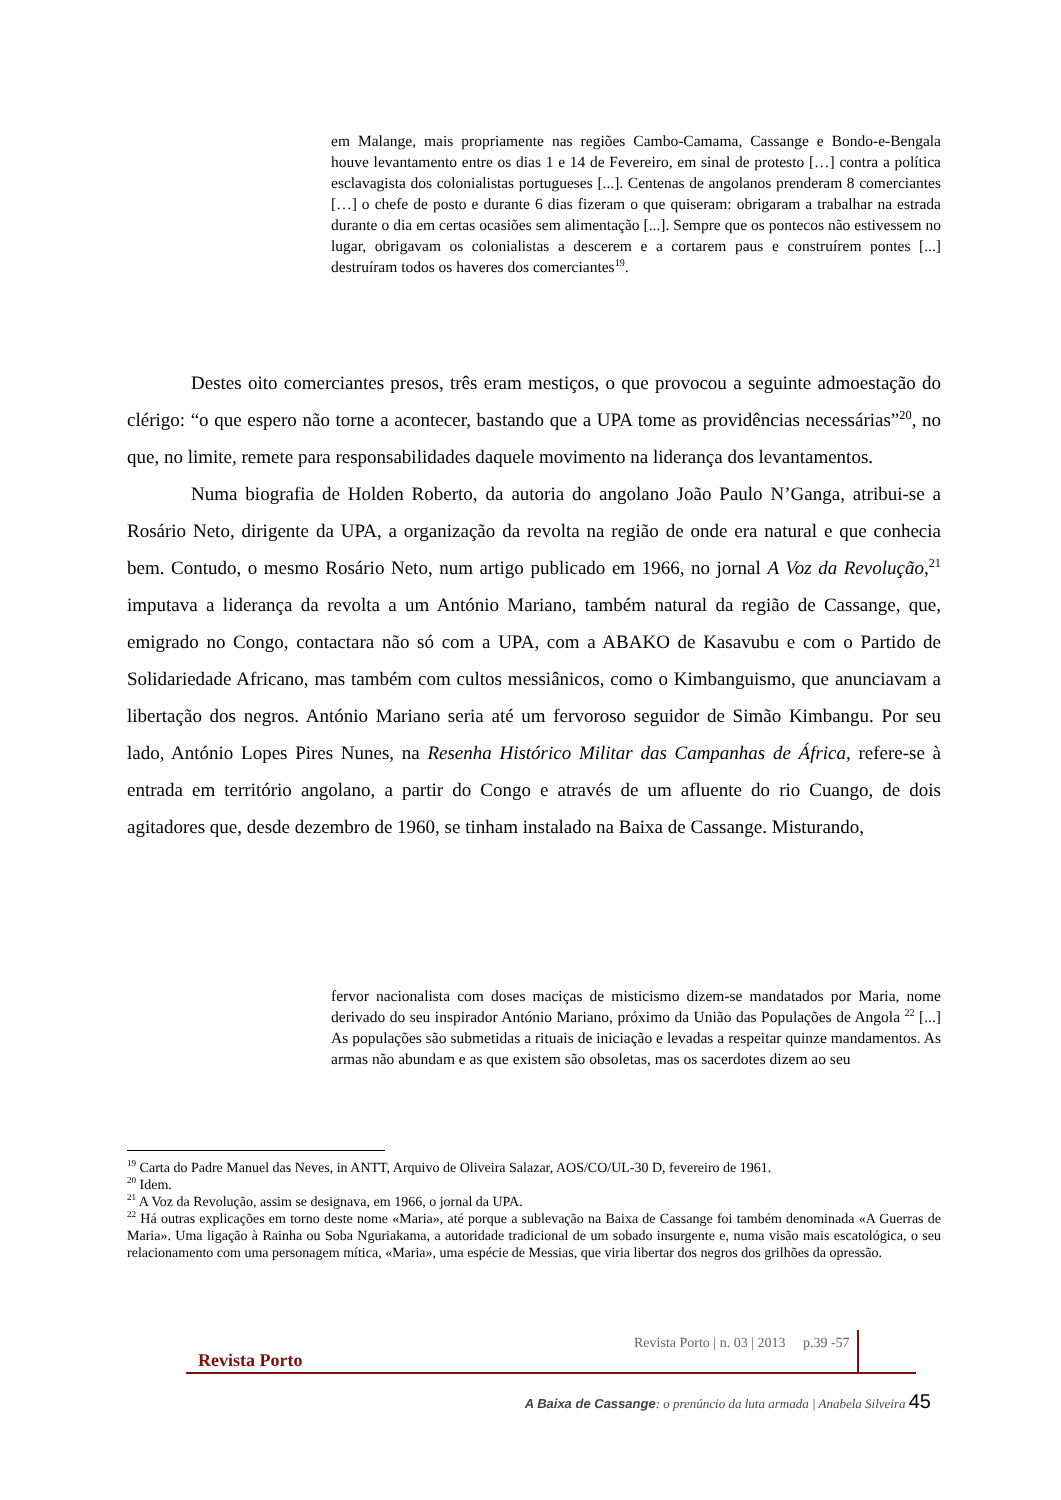em Malange, mais propriamente nas regiões Cambo-Camama, Cassange e Bondo-e-Bengala houve levantamento entre os dias 1 e 14 de Fevereiro, em sinal de protesto […] contra a política esclavagista dos colonialistas portugueses [...]. Centenas de angolanos prenderam 8 comerciantes […] o chefe de posto e durante 6 dias fizeram o que quiseram: obrigaram a trabalhar na estrada durante o dia em certas ocasiões sem alimentação [...]. Sempre que os pontecos não estivessem no lugar, obrigavam os colonialistas a descerem e a cortarem paus e construírem pontes [...] destruíram todos os haveres dos comerciantes<sup>19</sup>.
Destes oito comerciantes presos, três eram mestiços, o que provocou a seguinte admoestação do clérigo: “o que espero não torne a acontecer, bastando que a UPA tome as providências necessárias”<sup>20</sup>, no que, no limite, remete para responsabilidades daquele movimento na liderança dos levantamentos.
Numa biografia de Holden Roberto, da autoria do angolano João Paulo N’Ganga, atribui-se a Rosário Neto, dirigente da UPA, a organização da revolta na região de onde era natural e que conhecia bem. Contudo, o mesmo Rosário Neto, num artigo publicado em 1966, no jornal A Voz da Revolução,<sup>21</sup> imputava a liderança da revolta a um António Mariano, também natural da região de Cassange, que, emigrado no Congo, contactara não só com a UPA, com a ABAKO de Kasavubu e com o Partido de Solidariedade Africano, mas também com cultos messiânicos, como o Kimbanguismo, que anunciavam a libertação dos negros. António Mariano seria até um fervoroso seguidor de Simão Kimbangu. Por seu lado, António Lopes Pires Nunes, na Resenha Histórico Militar das Campanhas de África, refere-se à entrada em território angolano, a partir do Congo e através de um afluente do rio Cuango, de dois agitadores que, desde dezembro de 1960, se tinham instalado na Baixa de Cassange. Misturando,
fervor nacionalista com doses maciças de misticismo dizem-se mandatados por Maria, nome derivado do seu inspirador António Mariano, próximo da União das Populações de Angola <sup>22</sup> [...] As populações são submetidas a rituais de iniciação e levadas a respeitar quinze mandamentos. As armas não abundam e as que existem são obsoletas, mas os sacerdotes dizem ao seu
<sup>19</sup> Carta do Padre Manuel das Neves, in ANTT, Arquivo de Oliveira Salazar, AOS/CO/UL-30 D, fevereiro de 1961.
<sup>20</sup> Idem.
<sup>21</sup> A Voz da Revolução, assim se designava, em 1966, o jornal da UPA.
<sup>22</sup> Há outras explicações em torno deste nome «Maria», até porque a sublevação na Baixa de Cassange foi também denominada «A Guerras de Maria». Uma ligação à Rainha ou Soba Nguriakama, a autoridade tradicional de um sobado insurgente e, numa visão mais escatológica, o seu relacionamento com uma personagem mítica, «Maria», uma espécie de Messias, que viria libertar dos negros dos grilhões da opressão.
Revista Porto | n. 03 | 2013 p.39 -57
Revista Porto
A Baixa de Cassange: o prenúncio da luta armada | Anabela Silveira 45